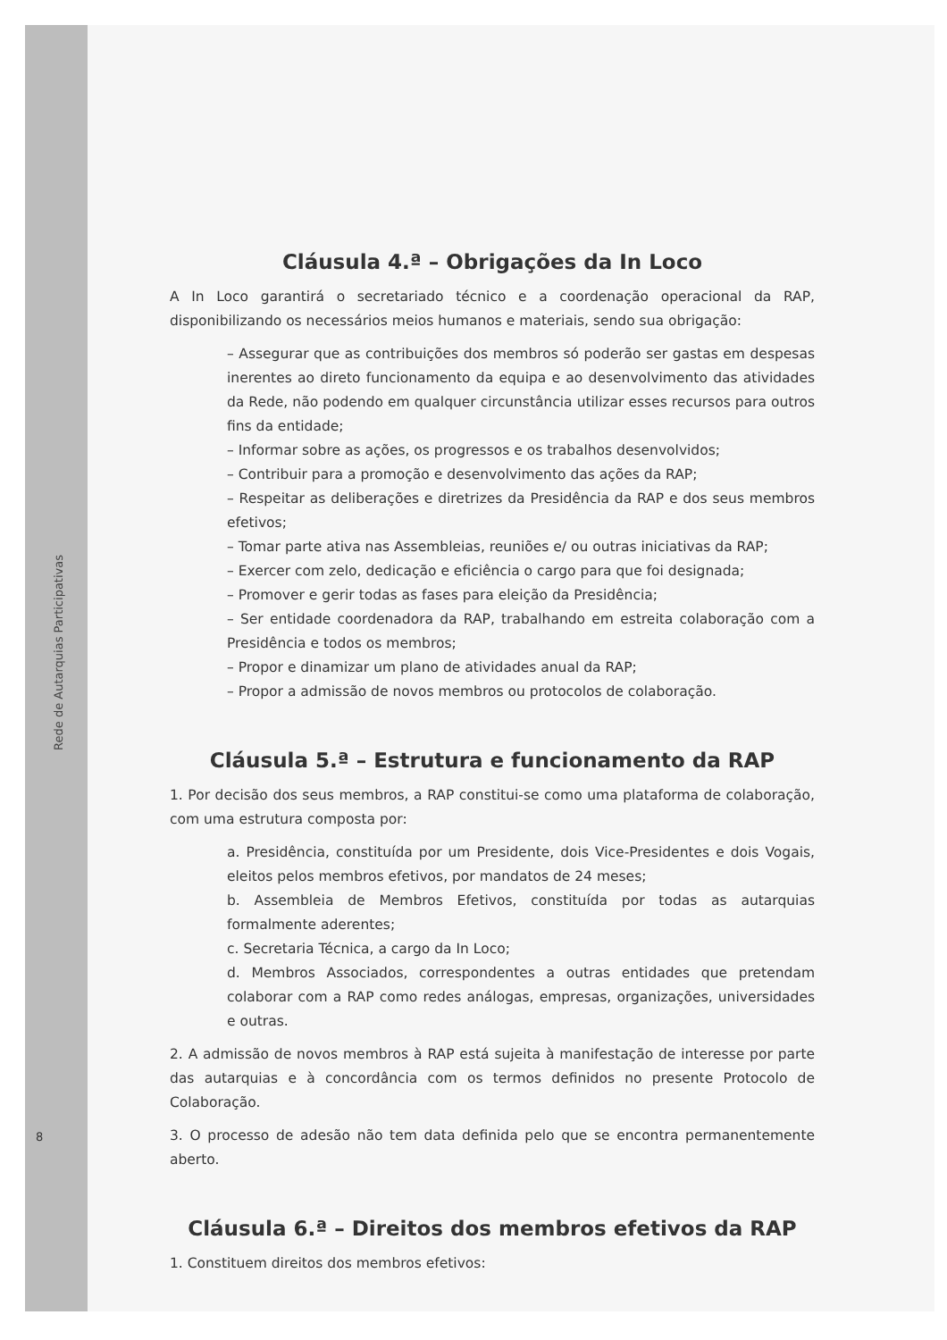Rede de Autarquias Participativas
8
Cláusula 4.ª – Obrigações da In Loco
A In Loco garantirá o secretariado técnico e a coordenação operacional da RAP, disponibilizando os necessários meios humanos e materiais, sendo sua obrigação:
– Assegurar que as contribuições dos membros só poderão ser gastas em despesas inerentes ao direto funcionamento da equipa e ao desenvolvimento das atividades da Rede, não podendo em qualquer circunstância utilizar esses recursos para outros fins da entidade;
– Informar sobre as ações, os progressos e os trabalhos desenvolvidos;
– Contribuir para a promoção e desenvolvimento das ações da RAP;
– Respeitar as deliberações e diretrizes da Presidência da RAP e dos seus membros efetivos;
– Tomar parte ativa nas Assembleias, reuniões e/ ou outras iniciativas da RAP;
– Exercer com zelo, dedicação e eficiência o cargo para que foi designada;
– Promover e gerir todas as fases para eleição da Presidência;
– Ser entidade coordenadora da RAP, trabalhando em estreita colaboração com a Presidência e todos os membros;
– Propor e dinamizar um plano de atividades anual da RAP;
– Propor a admissão de novos membros ou protocolos de colaboração.
Cláusula 5.ª – Estrutura e funcionamento da RAP
1. Por decisão dos seus membros, a RAP constitui-se como uma plataforma de colaboração, com uma estrutura composta por:
a. Presidência, constituída por um Presidente, dois Vice-Presidentes e dois Vogais, eleitos pelos membros efetivos, por mandatos de 24 meses;
b. Assembleia de Membros Efetivos, constituída por todas as autarquias formalmente aderentes;
c. Secretaria Técnica, a cargo da In Loco;
d. Membros Associados, correspondentes a outras entidades que pretendam colaborar com a RAP como redes análogas, empresas, organizações, universidades e outras.
2. A admissão de novos membros à RAP está sujeita à manifestação de interesse por parte das autarquias e à concordância com os termos definidos no presente Protocolo de Colaboração.
3. O processo de adesão não tem data definida pelo que se encontra permanentemente aberto.
Cláusula 6.ª – Direitos dos membros efetivos da RAP
1. Constituem direitos dos membros efetivos: